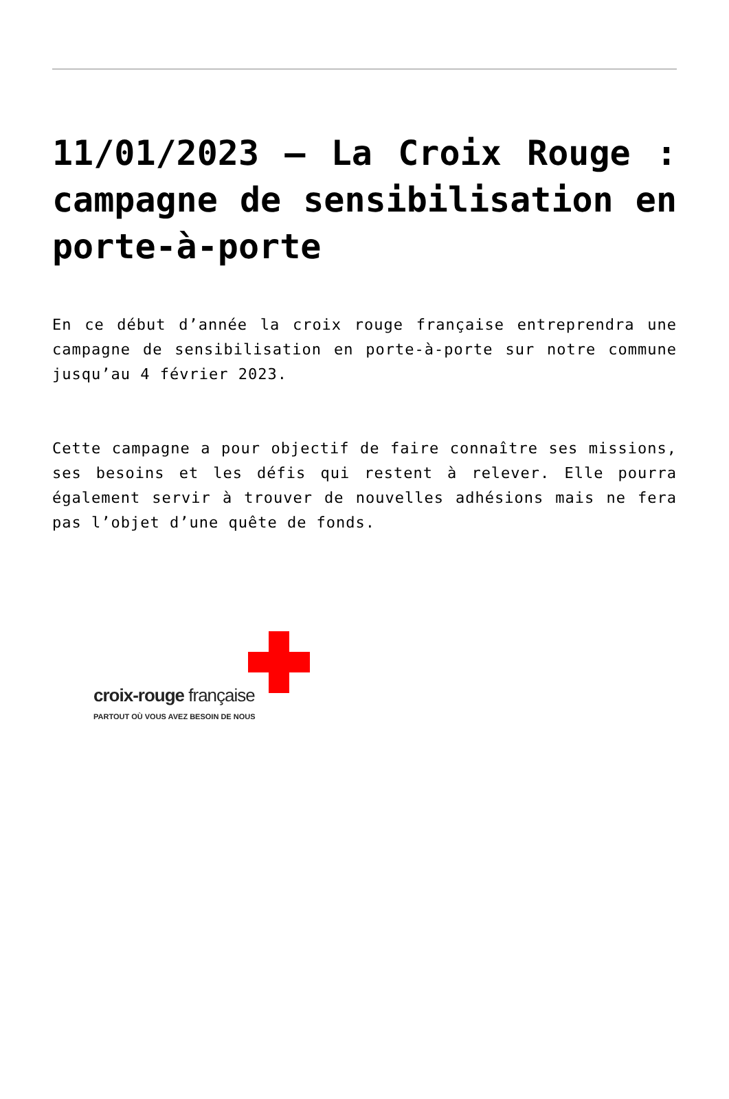11/01/2023 – La Croix Rouge : campagne de sensibilisation en porte-à-porte
En ce début d’année la croix rouge française entreprendra une campagne de sensibilisation en porte-à-porte sur notre commune jusqu’au 4 février 2023.
Cette campagne a pour objectif de faire connaître ses missions, ses besoins et les défis qui restent à relever. Elle pourra également servir à trouver de nouvelles adhésions mais ne fera pas l’objet d’une quête de fonds.
croix-rouge française
PARTOUT OÙ VOUS AVEZ BESOIN DE NOUS